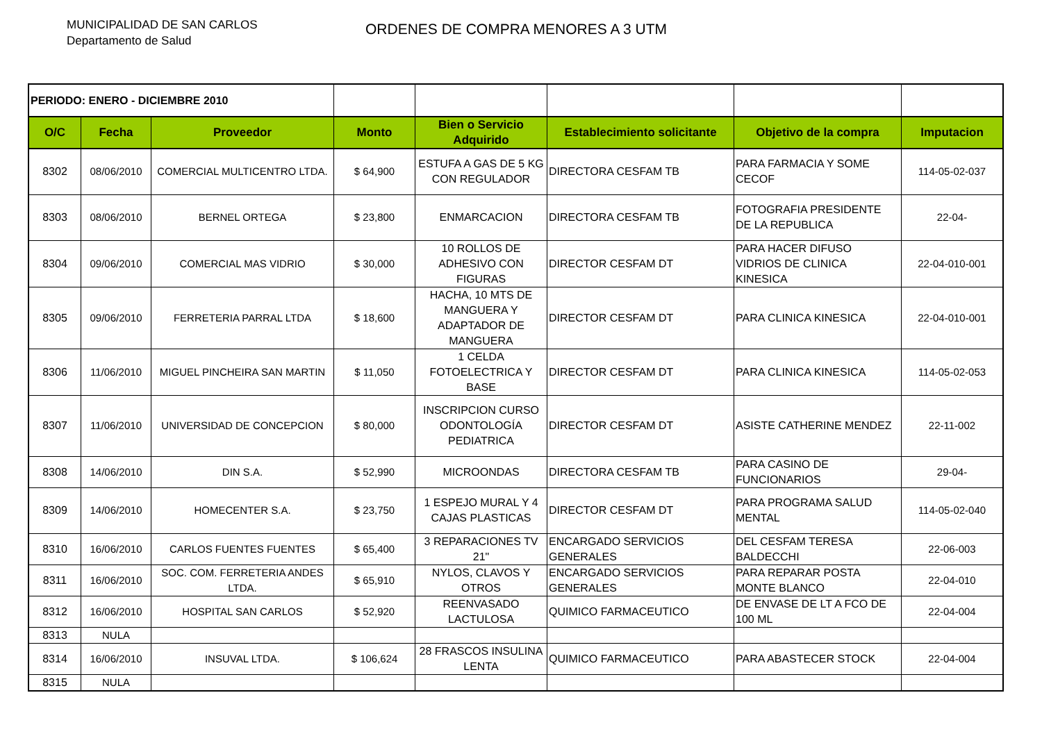MUNICIPALIDAD DE SAN CARLOS
Departamento de Salud
ORDENES DE COMPRA MENORES A 3 UTM
| PERIODO: ENERO - DICIEMBRE 2010 | | | | | | | |
| O/C | Fecha | Proveedor | Monto | Bien o Servicio Adquirido | Establecimiento solicitante | Objetivo de la compra | Imputacion |
| 8302 | 08/06/2010 | COMERCIAL MULTICENTRO LTDA. | $ 64,900 | ESTUFA A GAS DE 5 KG CON REGULADOR | DIRECTORA CESFAM TB | PARA FARMACIA Y SOME CECOF | 114-05-02-037 |
| 8303 | 08/06/2010 | BERNEL ORTEGA | $ 23,800 | ENMARCACION | DIRECTORA CESFAM TB | FOTOGRAFIA PRESIDENTE DE LA REPUBLICA | 22-04- |
| 8304 | 09/06/2010 | COMERCIAL MAS VIDRIO | $ 30,000 | 10 ROLLOS DE ADHESIVO CON FIGURAS | DIRECTOR CESFAM DT | PARA HACER DIFUSO VIDRIOS DE CLINICA KINESICA | 22-04-010-001 |
| 8305 | 09/06/2010 | FERRETERIA PARRAL LTDA | $ 18,600 | HACHA, 10 MTS DE MANGUERA Y ADAPTADOR DE MANGUERA | DIRECTOR CESFAM DT | PARA CLINICA KINESICA | 22-04-010-001 |
| 8306 | 11/06/2010 | MIGUEL PINCHEIRA SAN MARTIN | $ 11,050 | 1 CELDA FOTOELECTRICA Y BASE | DIRECTOR CESFAM DT | PARA CLINICA KINESICA | 114-05-02-053 |
| 8307 | 11/06/2010 | UNIVERSIDAD DE CONCEPCION | $ 80,000 | INSCRIPCION CURSO ODONTOLOGÍA PEDIATRICA | DIRECTOR CESFAM DT | ASISTE CATHERINE MENDEZ | 22-11-002 |
| 8308 | 14/06/2010 | DIN S.A. | $ 52,990 | MICROONDAS | DIRECTORA CESFAM TB | PARA CASINO DE FUNCIONARIOS | 29-04- |
| 8309 | 14/06/2010 | HOMECENTER S.A. | $ 23,750 | 1 ESPEJO MURAL Y 4 CAJAS PLASTICAS | DIRECTOR CESFAM DT | PARA PROGRAMA SALUD MENTAL | 114-05-02-040 |
| 8310 | 16/06/2010 | CARLOS FUENTES FUENTES | $ 65,400 | 3 REPARACIONES TV 21" | ENCARGADO SERVICIOS GENERALES | DEL CESFAM TERESA BALDECCHI | 22-06-003 |
| 8311 | 16/06/2010 | SOC. COM. FERRETERIA ANDES LTDA. | $ 65,910 | NYLOS, CLAVOS Y OTROS | ENCARGADO SERVICIOS GENERALES | PARA REPARAR POSTA MONTE BLANCO | 22-04-010 |
| 8312 | 16/06/2010 | HOSPITAL SAN CARLOS | $ 52,920 | REENVASADO LACTULOSA | QUIMICO FARMACEUTICO | DE ENVASE DE LT A FCO DE 100 ML | 22-04-004 |
| 8313 | NULA | | | | | | |
| 8314 | 16/06/2010 | INSUVAL LTDA. | $ 106,624 | 28 FRASCOS INSULINA LENTA | QUIMICO FARMACEUTICO | PARA ABASTECER STOCK | 22-04-004 |
| 8315 | NULA | | | | | | |